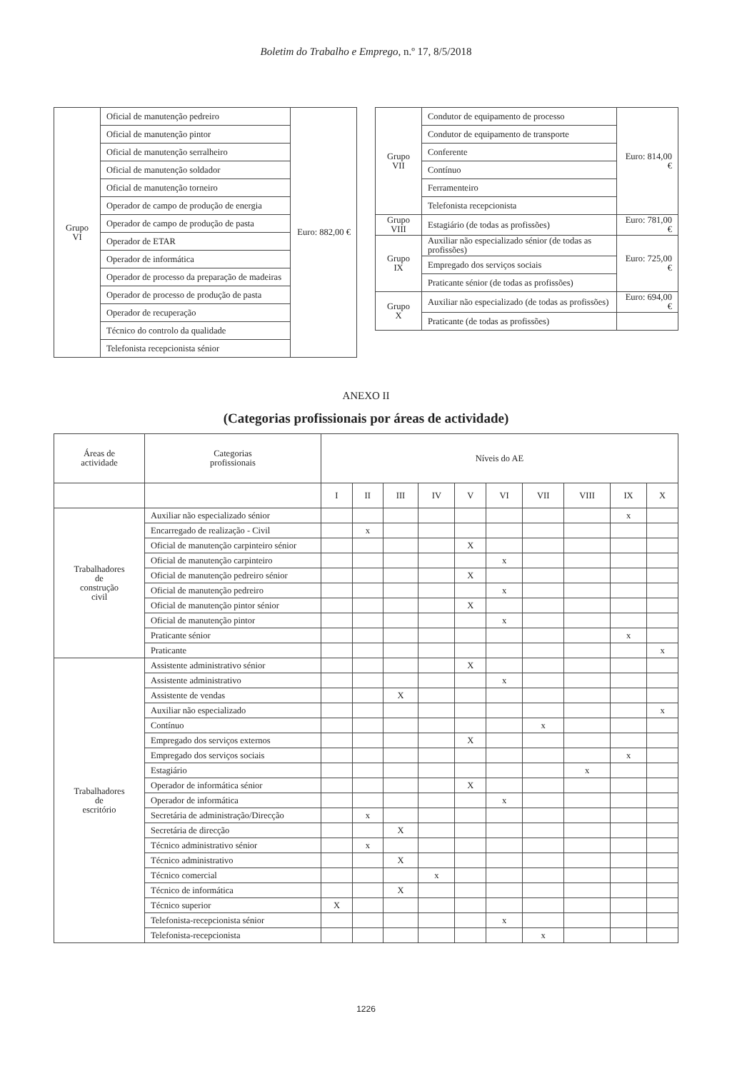Boletim do Trabalho e Emprego, n.º 17, 8/5/2018
| Grupo VI | Oficial de manutenção pedreiro | Euro: 882,00 € |
| | Oficial de manutenção pintor | |
| | Oficial de manutenção serralheiro | |
| | Oficial de manutenção soldador | |
| | Oficial de manutenção torneiro | |
| | Operador de campo de produção de energia | |
| | Operador de campo de produção de pasta | |
| | Operador de ETAR | |
| | Operador de informática | |
| | Operador de processo da preparação de madeiras | |
| | Operador de processo de produção de pasta | |
| | Operador de recuperação | |
| | Técnico do controlo da qualidade | |
| | Telefonista recepcionista sénior | |
| Grupo VII | Condutor de equipamento de processo | Euro: 814,00 € |
| | Condutor de equipamento de transporte | |
| | Conferente | |
| | Contínuo | |
| | Ferramenteiro | |
| | Telefonista recepcionista | |
| Grupo VIII | Estagiário (de todas as profissões) | Euro: 781,00 € |
| Grupo IX | Auxiliar não especializado sénior (de todas as profissões) | Euro: 725,00 € |
| | Empregado dos serviços sociais | |
| | Praticante sénior (de todas as profissões) | |
| Grupo X | Auxiliar não especializado (de todas as profissões) | Euro: 694,00 € |
| | Praticante (de todas as profissões) | |
ANEXO II
(Categorias profissionais por áreas de actividade)
| Áreas de actividade | Categorias profissionais | Níveis do AE | | | | | | | | | |
| --- | --- | --- | --- | --- | --- | --- | --- | --- | --- | --- | --- |
| | | I | II | III | IV | V | VI | VII | VIII | IX | X |
| Trabalhadores de construção civil | Auxiliar não especializado sénior | | | | | | | | | x | |
| | Encarregado de realização - Civil | | x | | | | | | | | |
| | Oficial de manutenção carpinteiro sénior | | | | | X | | | | | |
| | Oficial de manutenção carpinteiro | | | | | | x | | | | |
| | Oficial de manutenção pedreiro sénior | | | | | X | | | | | |
| | Oficial de manutenção pedreiro | | | | | | x | | | | |
| | Oficial de manutenção pintor sénior | | | | | X | | | | | |
| | Oficial de manutenção pintor | | | | | | x | | | | |
| | Praticante sénior | | | | | | | | | x | |
| | Praticante | | | | | | | | | | x |
| Trabalhadores de escritório | Assistente administrativo sénior | | | | | X | | | | | |
| | Assistente administrativo | | | | | | x | | | | |
| | Assistente de vendas | | | X | | | | | | | |
| | Auxiliar não especializado | | | | | | | | | | x |
| | Contínuo | | | | | | | x | | | |
| | Empregado dos serviços externos | | | | | X | | | | | |
| | Empregado dos serviços sociais | | | | | | | | | x | |
| | Estagiário | | | | | | | | x | | |
| | Operador de informática sénior | | | | | X | | | | | |
| | Operador de informática | | | | | | x | | | | |
| | Secretária de administração/Direcção | | x | | | | | | | | |
| | Secretária de direcção | | | X | | | | | | | |
| | Técnico administrativo sénior | | x | | | | | | | | |
| | Técnico administrativo | | | X | | | | | | | |
| | Técnico comercial | | | | x | | | | | | |
| | Técnico de informática | | | X | | | | | | | |
| | Técnico superior | X | | | | | | | | | |
| | Telefonista-recepcionista sénior | | | | | | x | | | | |
| | Telefonista-recepcionista | | | | | | | x | | | |
1226